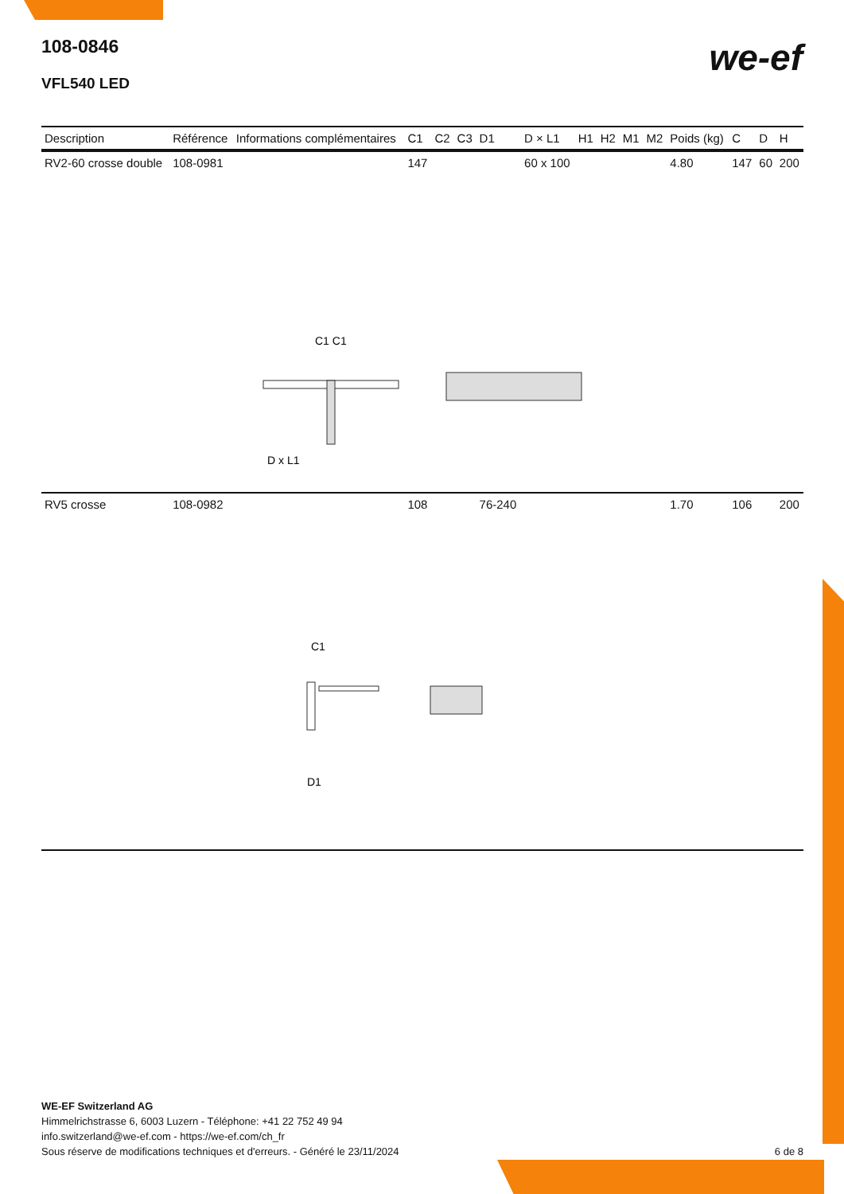we-ef
108-0846
VFL540 LED
| Description | Référence | Informations complémentaires | C1 | C2 | C3 | D1 | D × L1 | H1 | H2 | M1 | M2 | Poids (kg) | C | D | H |
| --- | --- | --- | --- | --- | --- | --- | --- | --- | --- | --- | --- | --- | --- | --- | --- |
| RV2-60 crosse double | 108-0981 | | 147 | | | | 60 x 100 | | | | | 4.80 | 147 | 60 | 200 |
| C1 C1 D x L1 | | | | | | | | | | | | | | | |
| RV5 crosse | 108-0982 | | 108 | | | 76-240 | | | | | | 1.70 | 106 | | 200 |
| C1 D1 | | | | | | | | | | | | | | | |
WE-EF Switzerland AG
Himmelrichstrasse 6, 6003 Luzern - Téléphone: +41 22 752 49 94
info.switzerland@we-ef.com - https://we-ef.com/ch_fr
Sous réserve de modifications techniques et d'erreurs. - Généré le 23/11/2024 6 de 8